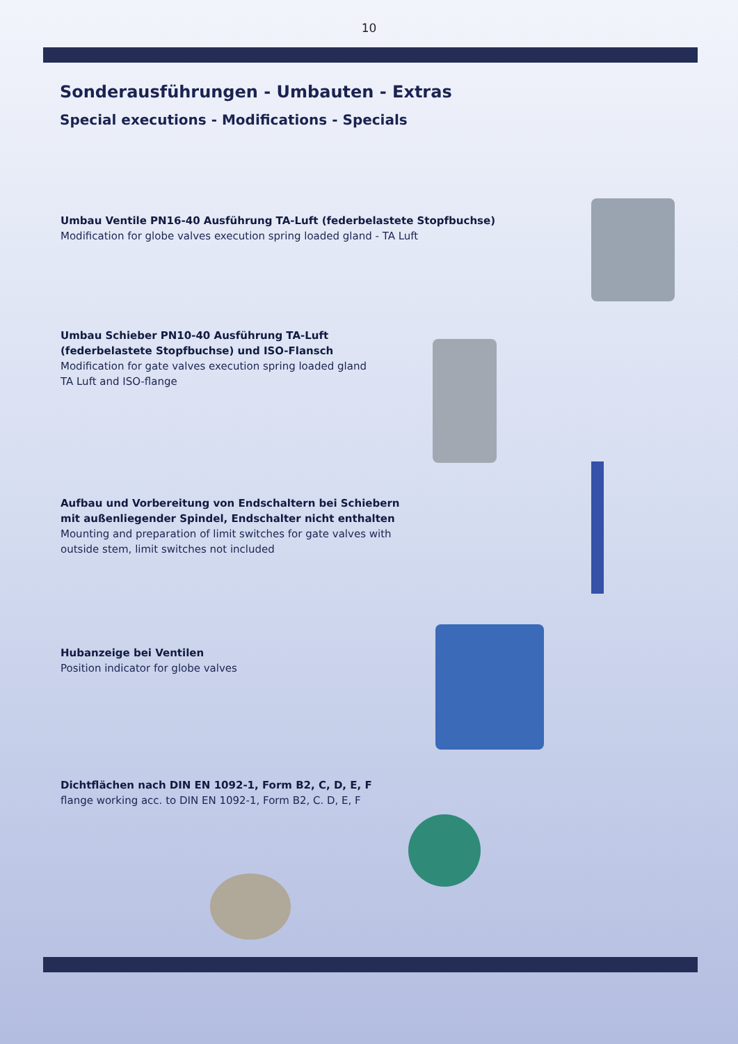10
Sonderausführungen - Umbauten - Extras
Special executions - Modifications - Specials
Umbau Ventile PN16-40 Ausführung TA-Luft (federbelastete Stopfbuchse)
Modification for globe valves execution spring loaded gland - TA Luft
Umbau Schieber PN10-40 Ausführung TA-Luft
(federbelastete Stopfbuchse) und ISO-Flansch
Modification for gate valves execution spring loaded gland
TA Luft and ISO-flange
Aufbau und Vorbereitung von Endschaltern bei Schiebern
mit außenliegender Spindel, Endschalter nicht enthalten
Mounting and preparation of limit switches for gate valves with
outside stem, limit switches not included
Hubanzeige bei Ventilen
Position indicator for globe valves
Dichtflächen nach DIN EN 1092-1, Form B2, C, D, E, F
flange working acc. to DIN EN 1092-1, Form B2, C. D, E, F